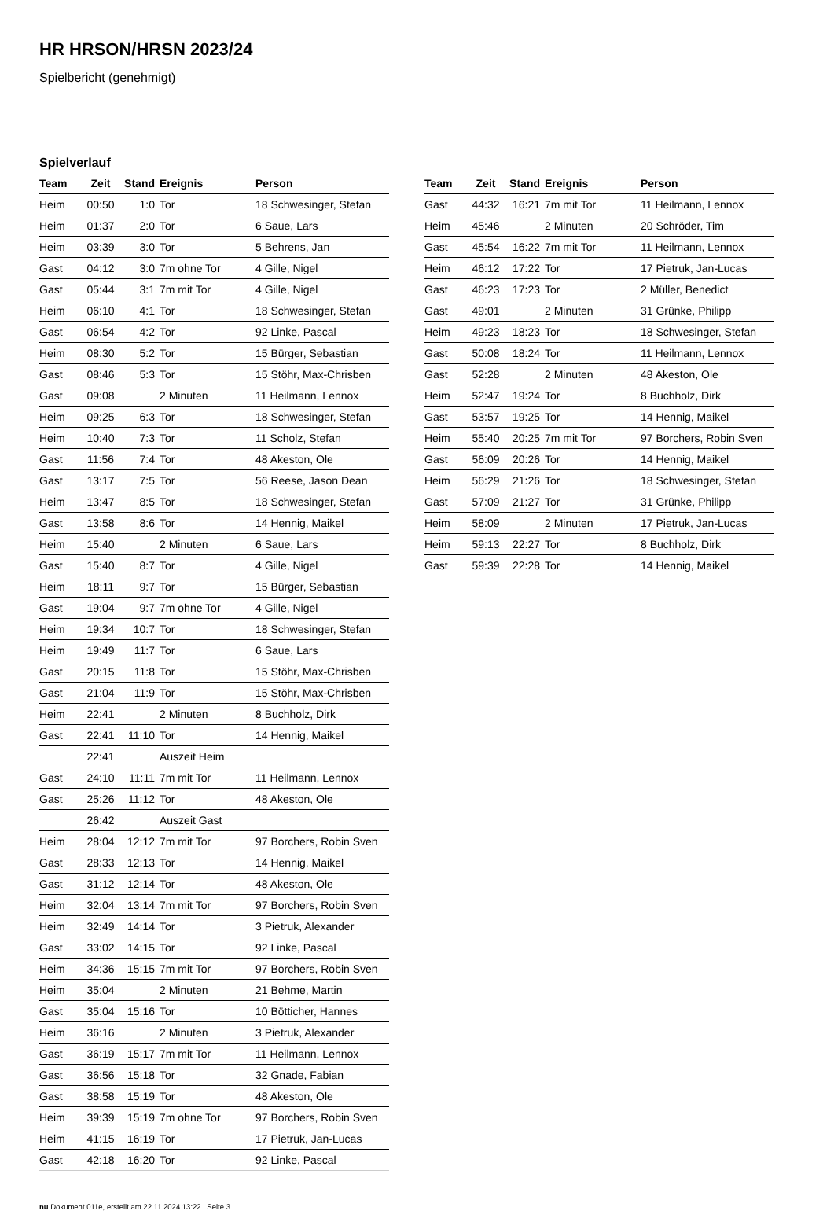HR HRSON/HRSN 2023/24
Spielbericht (genehmigt)
Spielverlauf
| Team | Zeit | Stand | Ereignis | Person |
| --- | --- | --- | --- | --- |
| Heim | 00:50 | 1:0 | Tor | 18 Schwesinger, Stefan |
| Heim | 01:37 | 2:0 | Tor | 6 Saue, Lars |
| Heim | 03:39 | 3:0 | Tor | 5 Behrens, Jan |
| Gast | 04:12 | 3:0 | 7m ohne Tor | 4 Gille, Nigel |
| Gast | 05:44 | 3:1 | 7m mit Tor | 4 Gille, Nigel |
| Heim | 06:10 | 4:1 | Tor | 18 Schwesinger, Stefan |
| Gast | 06:54 | 4:2 | Tor | 92 Linke, Pascal |
| Heim | 08:30 | 5:2 | Tor | 15 Bürger, Sebastian |
| Gast | 08:46 | 5:3 | Tor | 15 Stöhr, Max-Chrisben |
| Gast | 09:08 | | 2 Minuten | 11 Heilmann, Lennox |
| Heim | 09:25 | 6:3 | Tor | 18 Schwesinger, Stefan |
| Heim | 10:40 | 7:3 | Tor | 11 Scholz, Stefan |
| Gast | 11:56 | 7:4 | Tor | 48 Akeston, Ole |
| Gast | 13:17 | 7:5 | Tor | 56 Reese, Jason Dean |
| Heim | 13:47 | 8:5 | Tor | 18 Schwesinger, Stefan |
| Gast | 13:58 | 8:6 | Tor | 14 Hennig, Maikel |
| Heim | 15:40 | | 2 Minuten | 6 Saue, Lars |
| Gast | 15:40 | 8:7 | Tor | 4 Gille, Nigel |
| Heim | 18:11 | 9:7 | Tor | 15 Bürger, Sebastian |
| Gast | 19:04 | 9:7 | 7m ohne Tor | 4 Gille, Nigel |
| Heim | 19:34 | 10:7 | Tor | 18 Schwesinger, Stefan |
| Heim | 19:49 | 11:7 | Tor | 6 Saue, Lars |
| Gast | 20:15 | 11:8 | Tor | 15 Stöhr, Max-Chrisben |
| Gast | 21:04 | 11:9 | Tor | 15 Stöhr, Max-Chrisben |
| Heim | 22:41 | | 2 Minuten | 8 Buchholz, Dirk |
| Gast | 22:41 | 11:10 | Tor | 14 Hennig, Maikel |
| | 22:41 | | Auszeit Heim | |
| Gast | 24:10 | 11:11 | 7m mit Tor | 11 Heilmann, Lennox |
| Gast | 25:26 | 11:12 | Tor | 48 Akeston, Ole |
| | 26:42 | | Auszeit Gast | |
| Heim | 28:04 | 12:12 | 7m mit Tor | 97 Borchers, Robin Sven |
| Gast | 28:33 | 12:13 | Tor | 14 Hennig, Maikel |
| Gast | 31:12 | 12:14 | Tor | 48 Akeston, Ole |
| Heim | 32:04 | 13:14 | 7m mit Tor | 97 Borchers, Robin Sven |
| Heim | 32:49 | 14:14 | Tor | 3 Pietruk, Alexander |
| Gast | 33:02 | 14:15 | Tor | 92 Linke, Pascal |
| Heim | 34:36 | 15:15 | 7m mit Tor | 97 Borchers, Robin Sven |
| Heim | 35:04 | | 2 Minuten | 21 Behme, Martin |
| Gast | 35:04 | 15:16 | Tor | 10 Bötticher, Hannes |
| Heim | 36:16 | | 2 Minuten | 3 Pietruk, Alexander |
| Gast | 36:19 | 15:17 | 7m mit Tor | 11 Heilmann, Lennox |
| Gast | 36:56 | 15:18 | Tor | 32 Gnade, Fabian |
| Gast | 38:58 | 15:19 | Tor | 48 Akeston, Ole |
| Heim | 39:39 | 15:19 | 7m ohne Tor | 97 Borchers, Robin Sven |
| Heim | 41:15 | 16:19 | Tor | 17 Pietruk, Jan-Lucas |
| Gast | 42:18 | 16:20 | Tor | 92 Linke, Pascal |
| Team | Zeit | Stand | Ereignis | Person |
| --- | --- | --- | --- | --- |
| Gast | 44:32 | 16:21 | 7m mit Tor | 11 Heilmann, Lennox |
| Heim | 45:46 | | 2 Minuten | 20 Schröder, Tim |
| Gast | 45:54 | 16:22 | 7m mit Tor | 11 Heilmann, Lennox |
| Heim | 46:12 | 17:22 | Tor | 17 Pietruk, Jan-Lucas |
| Gast | 46:23 | 17:23 | Tor | 2 Müller, Benedict |
| Gast | 49:01 | | 2 Minuten | 31 Grünke, Philipp |
| Heim | 49:23 | 18:23 | Tor | 18 Schwesinger, Stefan |
| Gast | 50:08 | 18:24 | Tor | 11 Heilmann, Lennox |
| Gast | 52:28 | | 2 Minuten | 48 Akeston, Ole |
| Heim | 52:47 | 19:24 | Tor | 8 Buchholz, Dirk |
| Gast | 53:57 | 19:25 | Tor | 14 Hennig, Maikel |
| Heim | 55:40 | 20:25 | 7m mit Tor | 97 Borchers, Robin Sven |
| Gast | 56:09 | 20:26 | Tor | 14 Hennig, Maikel |
| Heim | 56:29 | 21:26 | Tor | 18 Schwesinger, Stefan |
| Gast | 57:09 | 21:27 | Tor | 31 Grünke, Philipp |
| Heim | 58:09 | | 2 Minuten | 17 Pietruk, Jan-Lucas |
| Heim | 59:13 | 22:27 | Tor | 8 Buchholz, Dirk |
| Gast | 59:39 | 22:28 | Tor | 14 Hennig, Maikel |
nu.Dokument 011e, erstellt am 22.11.2024 13:22 | Seite 3